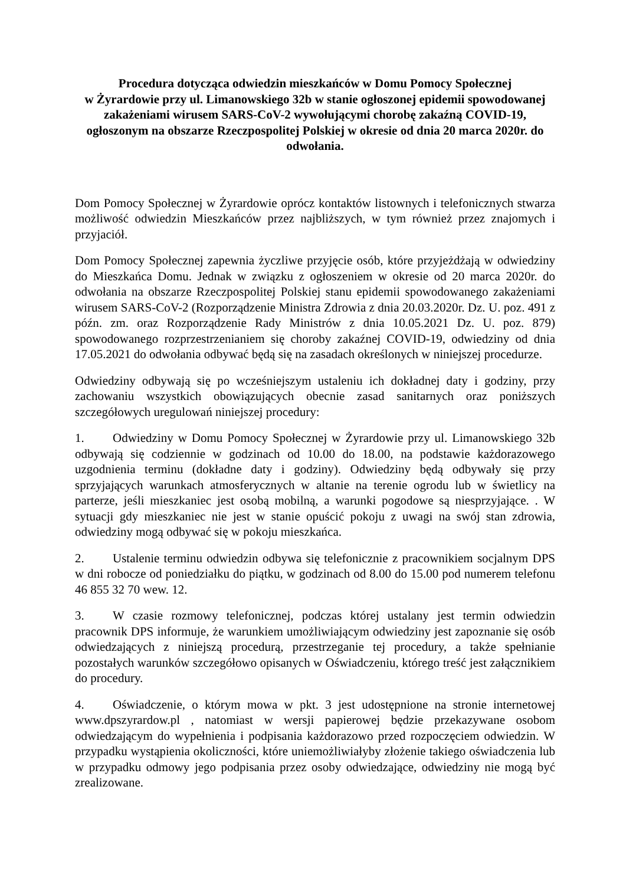Procedura dotycząca odwiedzin mieszkańców w Domu Pomocy Społecznej
w Żyrardowie przy ul. Limanowskiego 32b w stanie ogłoszonej epidemii spowodowanej zakażeniami wirusem SARS-CoV-2 wywołującymi chorobę zakaźną COVID-19, ogłoszonym na obszarze Rzeczpospolitej Polskiej w okresie od dnia 20 marca 2020r. do odwołania.
Dom Pomocy Społecznej w Żyrardowie oprócz kontaktów listownych i telefonicznych stwarza możliwość odwiedzin Mieszkańców przez najbliższych, w tym również przez znajomych i przyjaciół.
Dom Pomocy Społecznej zapewnia życzliwe przyjęcie osób, które przyjeżdżają w odwiedziny do Mieszkańca Domu. Jednak w związku z ogłoszeniem w okresie od 20 marca 2020r. do odwołania na obszarze Rzeczpospolitej Polskiej stanu epidemii spowodowanego zakażeniami wirusem SARS-CoV-2 (Rozporządzenie Ministra Zdrowia z dnia 20.03.2020r. Dz. U. poz. 491 z późn. zm. oraz Rozporządzenie Rady Ministrów z dnia 10.05.2021 Dz. U. poz. 879) spowodowanego rozprzestrzenianiem się choroby zakaźnej COVID-19, odwiedziny od dnia 17.05.2021 do odwołania odbywać będą się na zasadach określonych w niniejszej procedurze.
Odwiedziny odbywają się po wcześniejszym ustaleniu ich dokładnej daty i godziny, przy zachowaniu wszystkich obowiązujących obecnie zasad sanitarnych oraz poniższych szczegółowych uregulowań niniejszej procedury:
1. Odwiedziny w Domu Pomocy Społecznej w Żyrardowie przy ul. Limanowskiego 32b odbywają się codziennie w godzinach od 10.00 do 18.00, na podstawie każdorazowego uzgodnienia terminu (dokładne daty i godziny). Odwiedziny będą odbywały się przy sprzyjających warunkach atmosferycznych w altanie na terenie ogrodu lub w świetlicy na parterze, jeśli mieszkaniec jest osobą mobilną, a warunki pogodowe są niesprzyjające. . W sytuacji gdy mieszkaniec nie jest w stanie opuścić pokoju z uwagi na swój stan zdrowia, odwiedziny mogą odbywać się w pokoju mieszkańca.
2. Ustalenie terminu odwiedzin odbywa się telefonicznie z pracownikiem socjalnym DPS w dni robocze od poniedziałku do piątku, w godzinach od 8.00 do 15.00 pod numerem telefonu 46 855 32 70 wew. 12.
3. W czasie rozmowy telefonicznej, podczas której ustalany jest termin odwiedzin pracownik DPS informuje, że warunkiem umożliwiającym odwiedziny jest zapoznanie się osób odwiedzających z niniejszą procedurą, przestrzeganie tej procedury, a także spełnianie pozostałych warunków szczegółowo opisanych w Oświadczeniu, którego treść jest załącznikiem do procedury.
4. Oświadczenie, o którym mowa w pkt. 3 jest udostępnione na stronie internetowej www.dpszyrardow.pl , natomiast w wersji papierowej będzie przekazywane osobom odwiedzającym do wypełnienia i podpisania każdorazowo przed rozpoczęciem odwiedzin. W przypadku wystąpienia okoliczności, które uniemożliwiałyby złożenie takiego oświadczenia lub w przypadku odmowy jego podpisania przez osoby odwiedzające, odwiedziny nie mogą być zrealizowane.